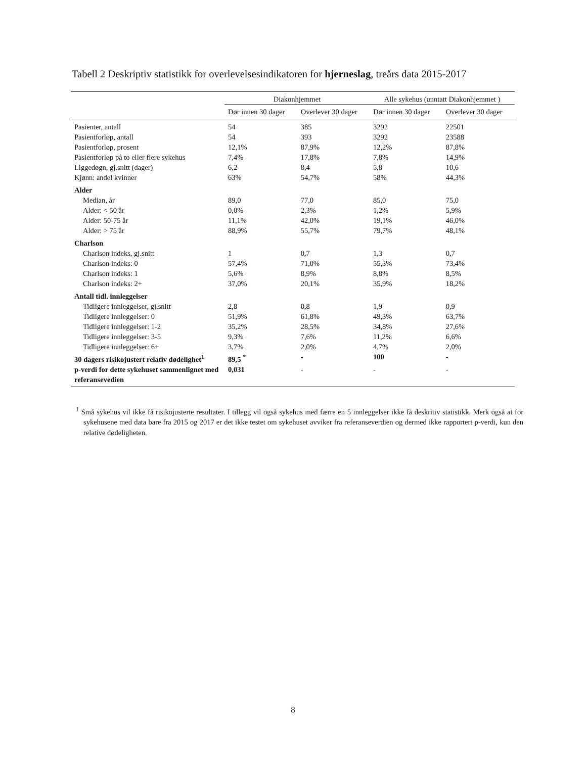Tabell 2 Deskriptiv statistikk for overlevelsesindikatoren for hjerneslag, treårs data 2015-2017
| | Diakonhjemmet | | Alle sykehus (unntatt Diakonhjemmet ) | |
| --- | --- | --- | --- | --- |
| | Dør innen 30 dager | Overlever 30 dager | Dør innen 30 dager | Overlever 30 dager |
| Pasienter, antall | 54 | 385 | 3292 | 22501 |
| Pasientforløp, antall | 54 | 393 | 3292 | 23588 |
| Pasientforløp, prosent | 12,1% | 87,9% | 12,2% | 87,8% |
| Pasientforløp på to eller flere sykehus | 7,4% | 17,8% | 7,8% | 14,9% |
| Liggedøgn, gj.snitt (dager) | 6,2 | 8,4 | 5,8 | 10,6 |
| Kjønn: andel kvinner | 63% | 54,7% | 58% | 44,3% |
| Alder | | | | |
| Median, år | 89,0 | 77,0 | 85,0 | 75,0 |
| Alder: < 50 år | 0,0% | 2,3% | 1,2% | 5,9% |
| Alder: 50-75 år | 11,1% | 42,0% | 19,1% | 46,0% |
| Alder: > 75 år | 88,9% | 55,7% | 79,7% | 48,1% |
| Charlson | | | | |
| Charlson indeks, gj.snitt | 1 | 0,7 | 1,3 | 0,7 |
| Charlson indeks: 0 | 57,4% | 71,0% | 55,3% | 73,4% |
| Charlson indeks: 1 | 5,6% | 8,9% | 8,8% | 8,5% |
| Charlson indeks: 2+ | 37,0% | 20,1% | 35,9% | 18,2% |
| Antall tidl. innleggelser | | | | |
| Tidligere innleggelser, gj.snitt | 2,8 | 0,8 | 1,9 | 0,9 |
| Tidligere innleggelser: 0 | 51,9% | 61,8% | 49,3% | 63,7% |
| Tidligere innleggelser: 1-2 | 35,2% | 28,5% | 34,8% | 27,6% |
| Tidligere innleggelser: 3-5 | 9,3% | 7,6% | 11,2% | 6,6% |
| Tidligere innleggelser: 6+ | 3,7% | 2,0% | 4,7% | 2,0% |
| 30 dagers risikojustert relativ dødelighet<sup>1</sup> | 89,5 <sup>*</sup> | - | 100 | - |
| p-verdi for dette sykehuset sammenlignet med referansevedien | 0,031 | - | - | - |
<sup>1</sup> Små sykehus vil ikke få risikojusterte resultater. I tillegg vil også sykehus med færre en 5 innleggelser ikke få deskritiv statistikk. Merk også at for sykehusene med data bare fra 2015 og 2017 er det ikke testet om sykehuset avviker fra referanseverdien og dermed ikke rapportert p-verdi, kun den relative dødeligheten.
8